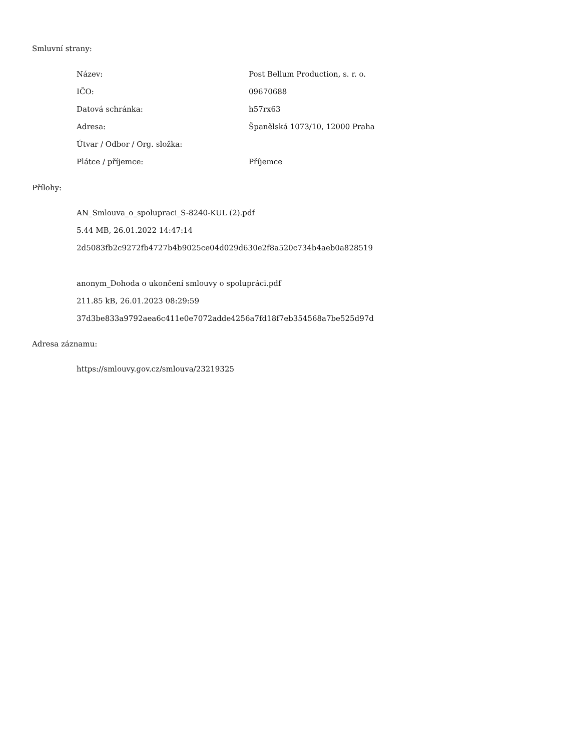Smluvní strany:
| Název: | Post Bellum Production, s. r. o. |
| IČO: | 09670688 |
| Datová schránka: | h57rx63 |
| Adresa: | Španělská 1073/10, 12000 Praha |
| Útvar / Odbor / Org. složka: | |
| Plátce / příjemce: | Příjemce |
Přílohy:
AN_Smlouva_o_spolupraci_S-8240-KUL (2).pdf
5.44 MB, 26.01.2022 14:47:14
2d5083fb2c9272fb4727b4b9025ce04d029d630e2f8a520c734b4aeb0a828519
anonym_Dohoda o ukončení smlouvy o spolupráci.pdf
211.85 kB, 26.01.2023 08:29:59
37d3be833a9792aea6c411e0e7072adde4256a7fd18f7eb354568a7be525d97d
Adresa záznamu:
https://smlouvy.gov.cz/smlouva/23219325